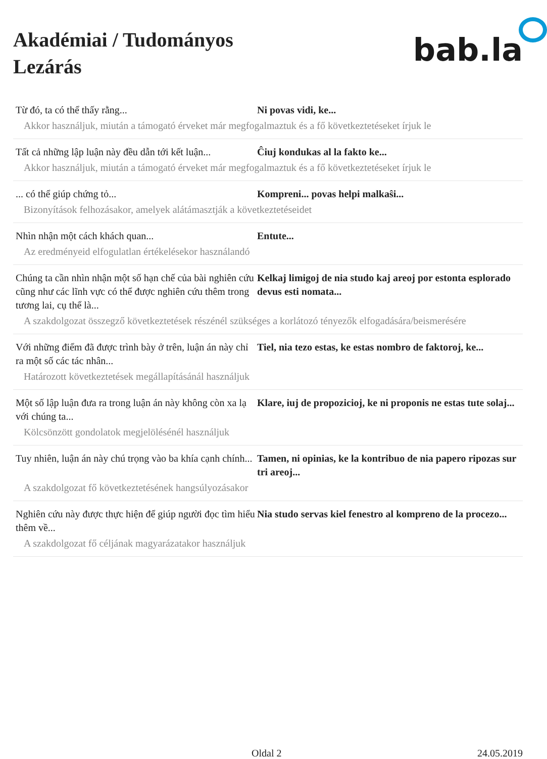Akadémiai / Tudományos
Lezárás
bab.la
Từ đó, ta có thể thấy rằng... Ni povas vidi, ke...
Akkor használjuk, miután a támogató érveket már megfogalmaztuk és a fő következtetéseket írjuk le
Tất cả những lập luận này đều dẫn tới kết luận...
Ĉiuj kondukas al la fakto ke...
Akkor használjuk, miután a támogató érveket már megfogalmaztuk és a fő következtetéseket írjuk le
... có thể giúp chứng tỏ... Kompreni... povas helpi malkaŝi...
Bizonyítások felhozásakor, amelyek alátámasztják a következtetéseidet
Nhìn nhận một cách khách quan... Entute...
Az eredményeid elfogulatlan értékelésekor használandó
Chúng ta cần nhìn nhận một số hạn chế của bài nghiên cứu cũng như các lĩnh vực có thể được nghiên cứu thêm trong tương lai, cụ thể là...
Kelkaj limigoj de nia studo kaj areoj por estonta esplorado devus esti nomata...
A szakdolgozat összegző következtetések részénél szükséges a korlátozó tényezők elfogadására/beismerésére
Với những điểm đã được trình bày ở trên, luận án này chỉ ra một số các tác nhân...
Tiel, nia tezo estas, ke estas nombro de faktoroj, ke...
Határozott következtetések megállapításánál használjuk
Một số lập luận đưa ra trong luận án này không còn xa lạ với chúng ta...
Klare, iuj de propozicioj, ke ni proponis ne estas tute solaj...
Kölcsönzött gondolatok megjelölésénél használjuk
Tuy nhiên, luận án này chú trọng vào ba khía cạnh chính...
Tamen, ni opinias, ke la kontribuo de nia papero ripozas sur tri areoj...
A szakdolgozat fő következtetésének hangsúlyozásakor
Nghiên cứu này được thực hiện để giúp người đọc tìm hiểu thêm về...
Nia studo servas kiel fenestro al kompreno de la procezo...
A szakdolgozat fő céljának magyarázatakor használjuk
Oldal 2 24.05.2019